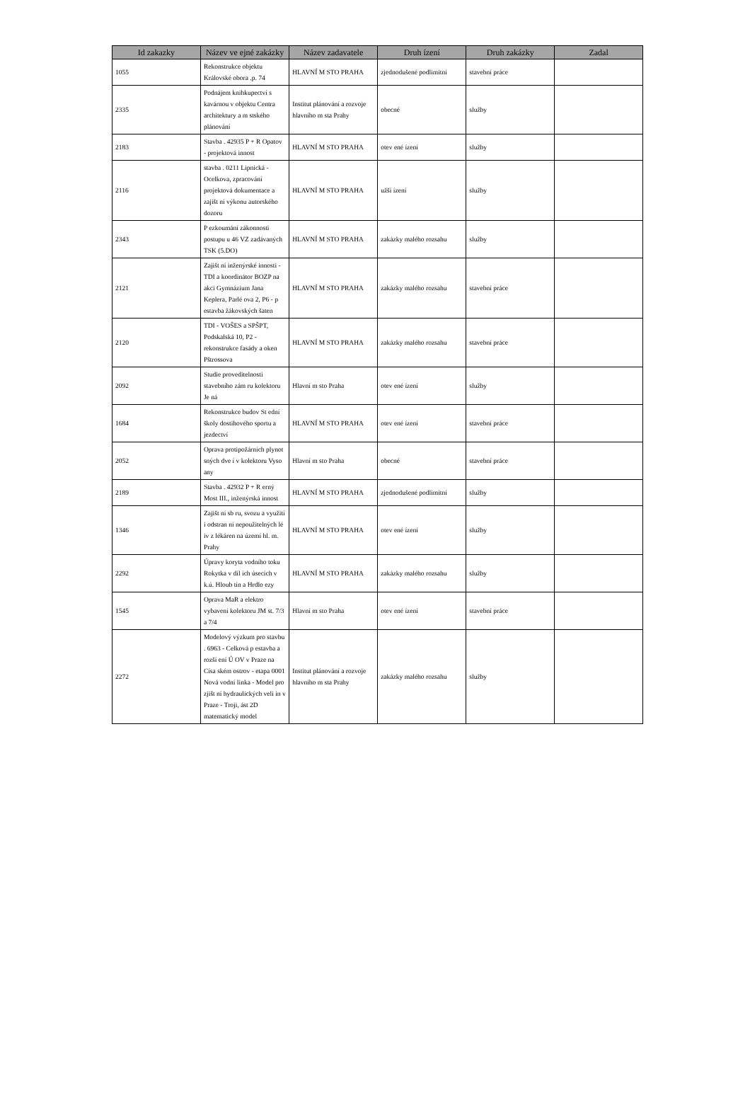| Id zakazky | Název ve ejné zakázky | Název zadavatele | Druh ízení | Druh zakázky | Zadal |
| --- | --- | --- | --- | --- | --- |
| 1055 | Rekonstrukce objektu Královské obora .p. 74 | HLAVNÍ M STO PRAHA | zjednodušené podlimitní | stavební práce | |
| 2335 | Podnájem knihkupectví s kavárnou v objektu Centra architektury a m stského plánování | Institut plánování a rozvoje hlavního m sta Prahy | obecné | služby | |
| 2183 | Stavba . 42935 P + R Opatov - projektová innost | HLAVNÍ M STO PRAHA | otev ené ízení | služby | |
| 2116 | stavba . 0211 Lipnická - Ocelkova, zpracování projektová dokumentace a zajišt ní výkonu autorského dozoru | HLAVNÍ M STO PRAHA | užší ízení | služby | |
| 2343 | P ezkoumání zákonnosti postupu u 46 VZ zadávaných TSK (5.DO) | HLAVNÍ M STO PRAHA | zakázky malého rozsahu | služby | |
| 2121 | Zajišt ní inženýrské innosti - TDI a koordinátor BOZP na akci Gymnázium Jana Keplera, Parlé ova 2, P6 - p estavba žákovských šaten | HLAVNÍ M STO PRAHA | zakázky malého rozsahu | stavební práce | |
| 2120 | TDI - VOŠES a SPŠPT, Podskalská 10, P2 - rekonstrukce fasády a oken Pštrossova | HLAVNÍ M STO PRAHA | zakázky malého rozsahu | stavební práce | |
| 2092 | Studie proveditelnosti stavebního zám ru kolektoru Je ná | Hlavní m sto Praha | otev ené ízení | služby | |
| 1684 | Rekonstrukce budov St ední školy dostihového sportu a jezdectví | HLAVNÍ M STO PRAHA | otev ené ízení | stavební práce | |
| 2052 | Oprava protipožárních plynot sných dve í v kolektoru Vyso any | Hlavní m sto Praha | obecné | stavební práce | |
| 2189 | Stavba . 42932 P + R erný Most III., inženýrská innost | HLAVNÍ M STO PRAHA | zjednodušené podlimitní | služby | |
| 1346 | Zajišt ní sb ru, svozu a využití i odstran ní nepoužitelných lé iv z lékáren na území hl. m. Prahy | HLAVNÍ M STO PRAHA | otev ené ízení | služby | |
| 2292 | Úpravy koryta vodního toku Rokytka v díl ích úsecích v k.ú. Hloub tín a Hrdlo ezy | HLAVNÍ M STO PRAHA | zakázky malého rozsahu | služby | |
| 1545 | Oprava MaR a elektro vybavení kolektoru JM st. 7/3 a 7/4 | Hlavní m sto Praha | otev ené ízení | stavební práce | |
| 2272 | Modelový výzkum pro stavbu . 6963 - Celková p estavba a rozší ení Ú OV v Praze na Císa ském ostrov - etapa 0001 Nová vodní linka - Model pro zjišt ní hydraulických veli in v Praze - Troji, ást 2D matematický model | Institut plánování a rozvoje hlavního m sta Prahy | zakázky malého rozsahu | služby | |